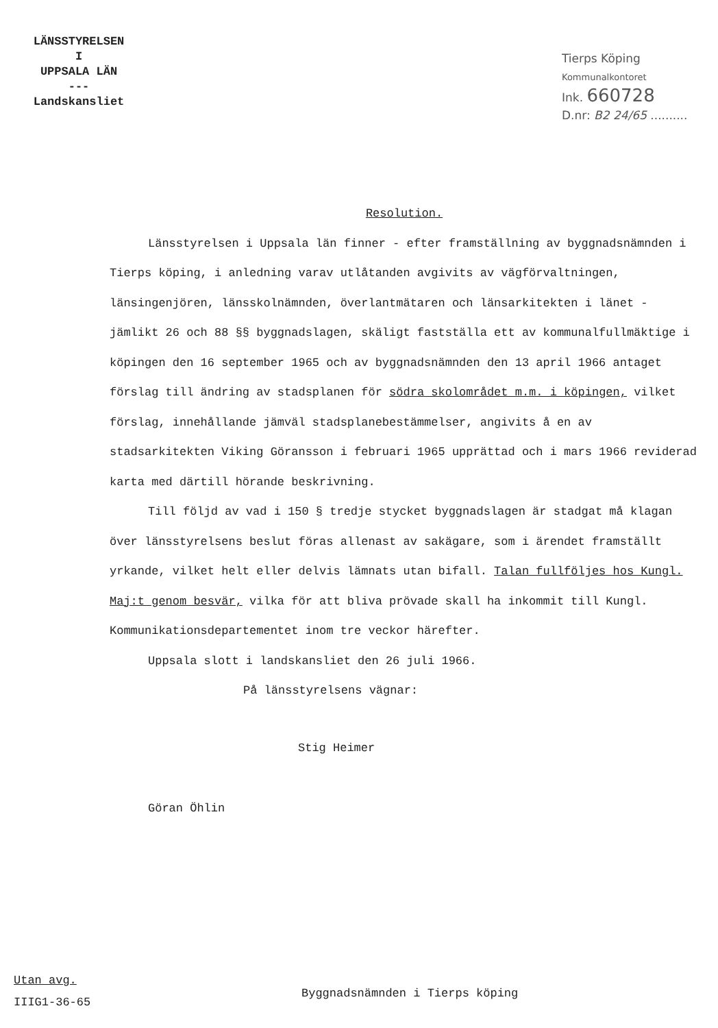LÄNSSTYRELSEN
I
UPPSALA LÄN
---
Landskansliet
Tierps Köping
Kommunalkontoret
Ink. 660728
D.nr: B2 24/65 ..........
Resolution.
Länsstyrelsen i Uppsala län finner - efter framställning av byggnadsnämnden i Tierps köping, i anledning varav utlåtanden avgivits av vägförvaltningen, länsingenjören, länsskolnämnden, överlantmätaren och länsarkitekten i länet - jämlikt 26 och 88 §§ byggnadslagen, skäligt fastställa ett av kommunalfullmäktige i köpingen den 16 september 1965 och av byggnadsnämnden den 13 april 1966 antaget förslag till ändring av stadsplanen för södra skolområdet m.m. i köpingen, vilket förslag, innehållande jämväl stadsplanebestämmelser, angivits å en av stadsarkitekten Viking Göransson i februari 1965 upprättad och i mars 1966 reviderad karta med därtill hörande beskrivning.
Till följd av vad i 150 § tredje stycket byggnadslagen är stadgat må klagan över länsstyrelsens beslut föras allenast av sakägare, som i ärendet framställt yrkande, vilket helt eller delvis lämnats utan bifall. Talan fullföljes hos Kungl. Maj:t genom besvär, vilka för att bliva prövade skall ha inkommit till Kungl. Kommunikationsdepartementet inom tre veckor härefter.
Uppsala slott i landskansliet den 26 juli 1966.
På länsstyrelsens vägnar:
Stig Heimer
Göran Öhlin
Utan avg.
IIIG1-36-65
Byggnadsnämnden i Tierps köping